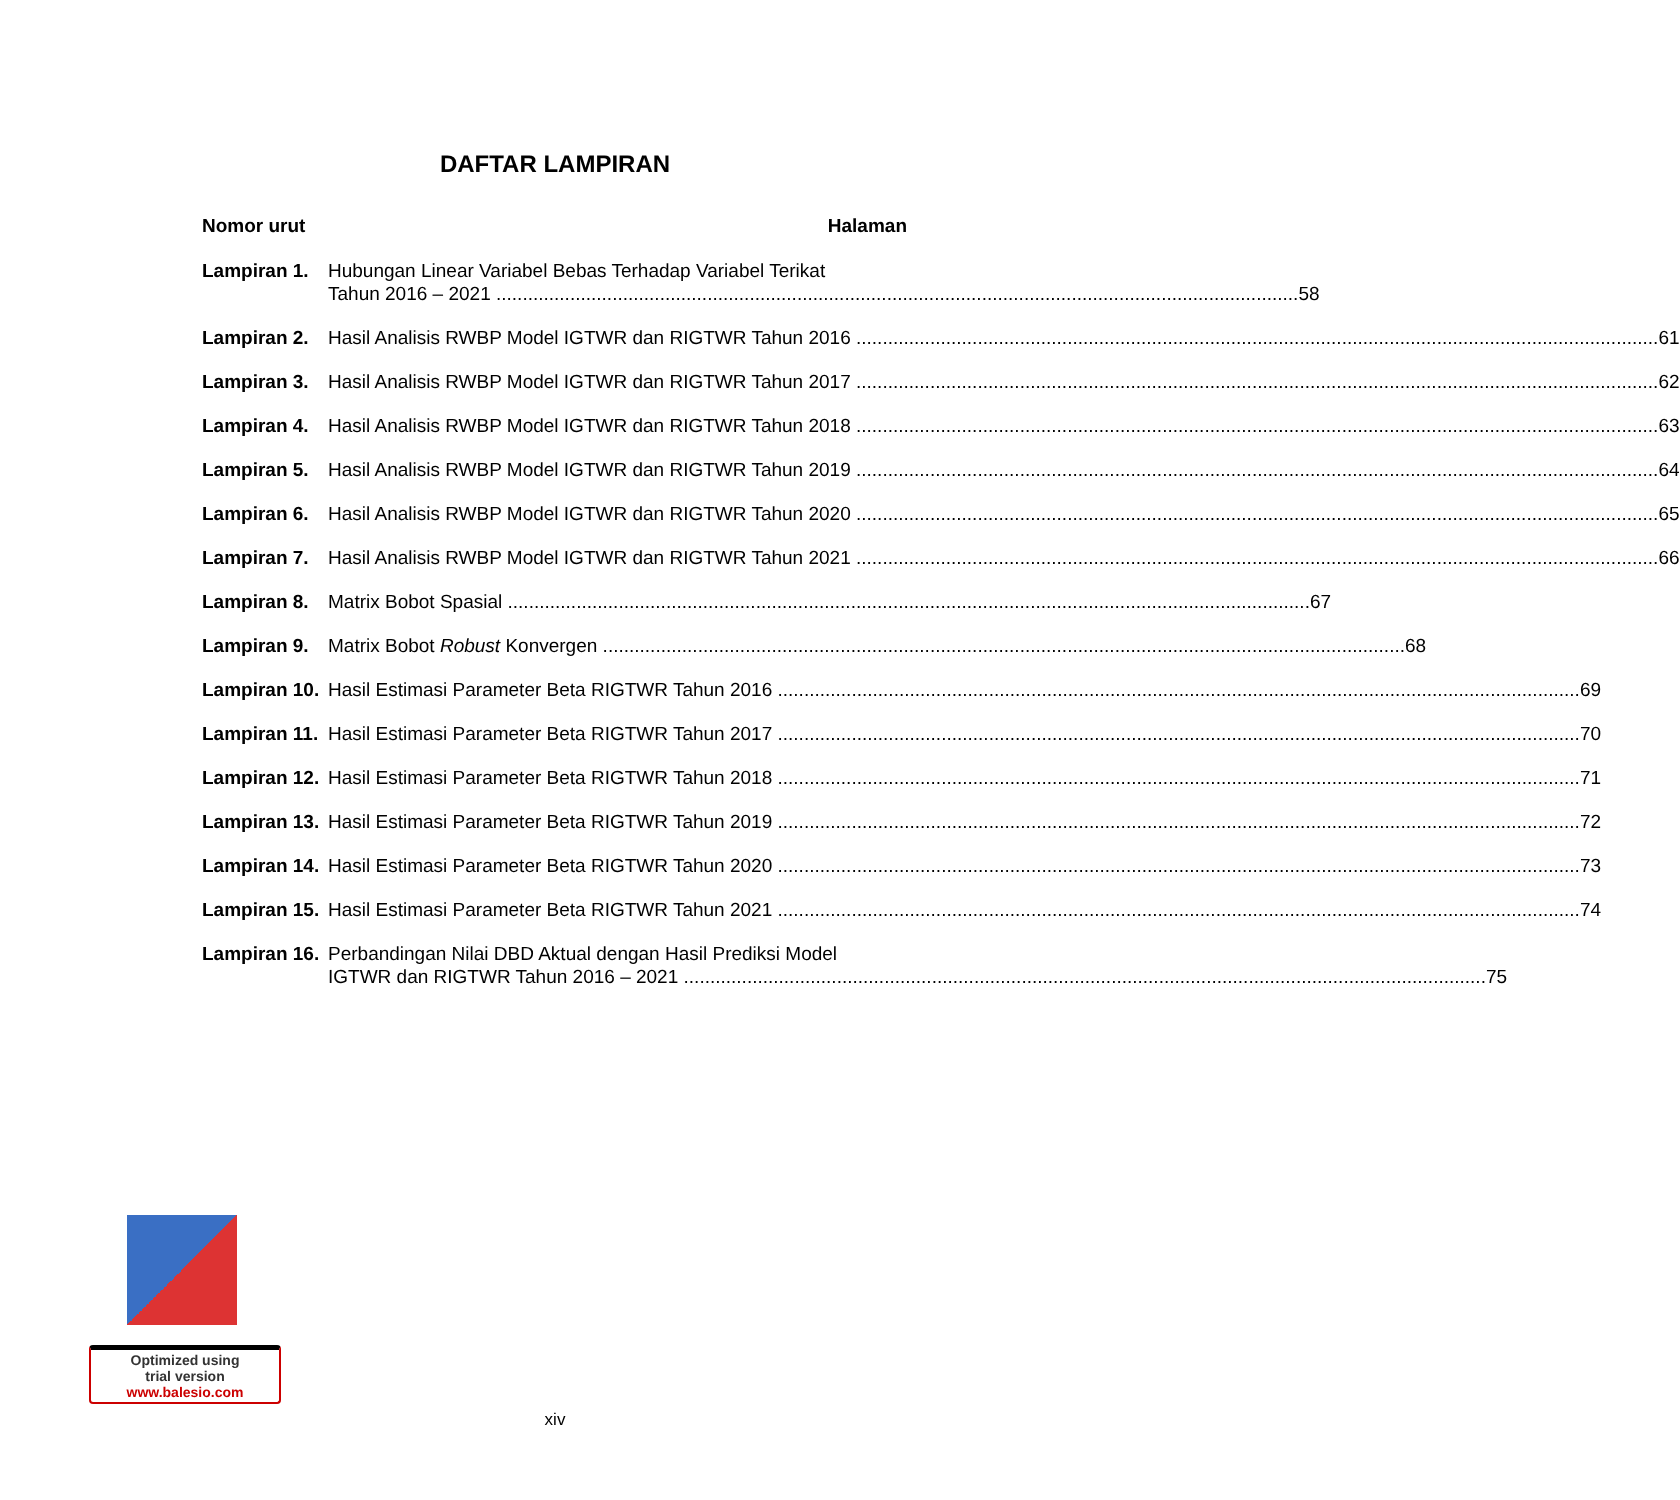DAFTAR LAMPIRAN
Nomor urut Halaman
Lampiran 1. Hubungan Linear Variabel Bebas Terhadap Variabel Terikat
Tahun 2016 – 2021 58
Lampiran 2. Hasil Analisis RWBP Model IGTWR dan RIGTWR Tahun 2016 61
Lampiran 3. Hasil Analisis RWBP Model IGTWR dan RIGTWR Tahun 2017 62
Lampiran 4. Hasil Analisis RWBP Model IGTWR dan RIGTWR Tahun 2018 63
Lampiran 5. Hasil Analisis RWBP Model IGTWR dan RIGTWR Tahun 2019 64
Lampiran 6. Hasil Analisis RWBP Model IGTWR dan RIGTWR Tahun 2020 65
Lampiran 7. Hasil Analisis RWBP Model IGTWR dan RIGTWR Tahun 2021 66
Lampiran 8. Matrix Bobot Spasial 67
Lampiran 9. Matrix Bobot Robust Konvergen 68
Lampiran 10.
Hasil Estimasi Parameter Beta RIGTWR Tahun 2016 69
Lampiran 11.
Hasil Estimasi Parameter Beta RIGTWR Tahun 2017 70
Lampiran 12.
Hasil Estimasi Parameter Beta RIGTWR Tahun 2018 71
Lampiran 13.
Hasil Estimasi Parameter Beta RIGTWR Tahun 2019 72
Lampiran 14.
Hasil Estimasi Parameter Beta RIGTWR Tahun 2020 73
Lampiran 15.
Hasil Estimasi Parameter Beta RIGTWR Tahun 2021 74
Lampiran 16.
Perbandingan Nilai DBD Aktual dengan Hasil Prediksi Model
IGTWR dan RIGTWR Tahun 2016 – 2021 75
Optimized using
trial version
www.balesio.com
xiv